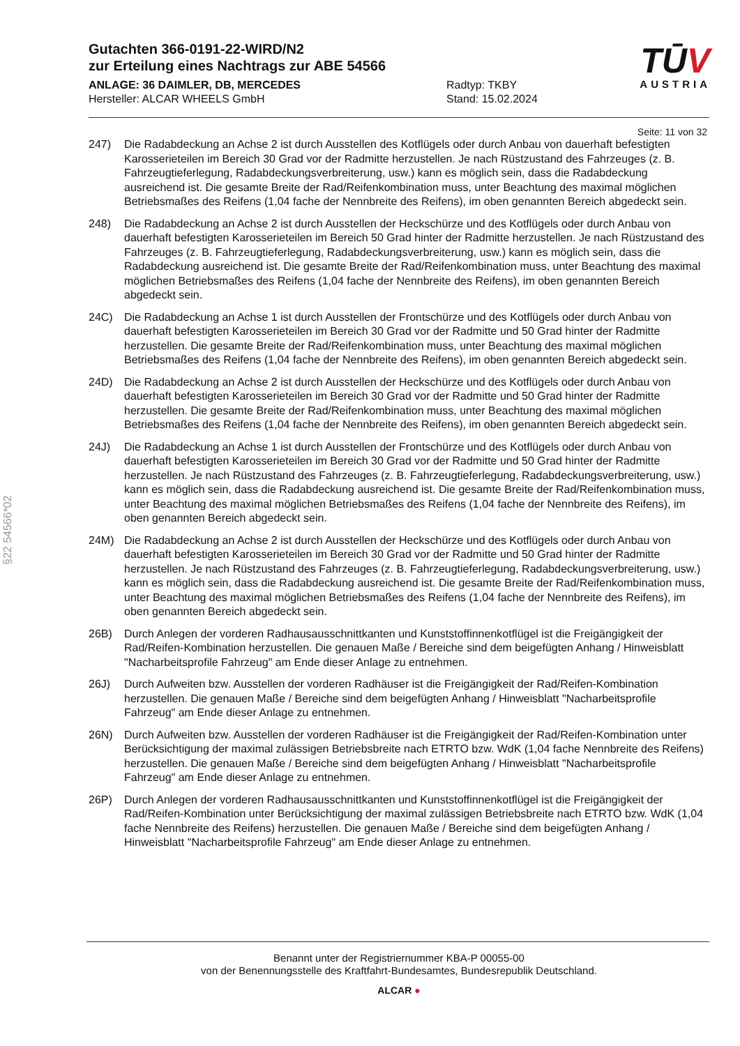Gutachten 366-0191-22-WIRD/N2
zur Erteilung eines Nachtrags zur ABE 54566
ANLAGE: 36 DAIMLER, DB, MERCEDES
Hersteller: ALCAR WHEELS GmbH
Radtyp: TKBY
Stand: 15.02.2024
TŪV
AUSTRIA
Seite: 11 von 32
§22 54566*02
247) Die Radabdeckung an Achse 2 ist durch Ausstellen des Kotflügels oder durch Anbau von dauerhaft befestigten Karosserieteilen im Bereich 30 Grad vor der Radmitte herzustellen. Je nach Rüstzustand des Fahrzeuges (z. B. Fahrzeugtieferlegung, Radabdeckungsverbreiterung, usw.) kann es möglich sein, dass die Radabdeckung ausreichend ist. Die gesamte Breite der Rad/Reifenkombination muss, unter Beachtung des maximal möglichen Betriebsmaßes des Reifens (1,04 fache der Nennbreite des Reifens), im oben genannten Bereich abgedeckt sein.
248) Die Radabdeckung an Achse 2 ist durch Ausstellen der Heckschürze und des Kotflügels oder durch Anbau von dauerhaft befestigten Karosserieteilen im Bereich 50 Grad hinter der Radmitte herzustellen. Je nach Rüstzustand des Fahrzeuges (z. B. Fahrzeugtieferlegung, Radabdeckungsverbreiterung, usw.) kann es möglich sein, dass die Radabdeckung ausreichend ist. Die gesamte Breite der Rad/Reifenkombination muss, unter Beachtung des maximal möglichen Betriebsmaßes des Reifens (1,04 fache der Nennbreite des Reifens), im oben genannten Bereich abgedeckt sein.
24C) Die Radabdeckung an Achse 1 ist durch Ausstellen der Frontschürze und des Kotflügels oder durch Anbau von dauerhaft befestigten Karosserieteilen im Bereich 30 Grad vor der Radmitte und 50 Grad hinter der Radmitte herzustellen. Die gesamte Breite der Rad/Reifenkombination muss, unter Beachtung des maximal möglichen Betriebsmaßes des Reifens (1,04 fache der Nennbreite des Reifens), im oben genannten Bereich abgedeckt sein.
24D) Die Radabdeckung an Achse 2 ist durch Ausstellen der Heckschürze und des Kotflügels oder durch Anbau von dauerhaft befestigten Karosserieteilen im Bereich 30 Grad vor der Radmitte und 50 Grad hinter der Radmitte herzustellen. Die gesamte Breite der Rad/Reifenkombination muss, unter Beachtung des maximal möglichen Betriebsmaßes des Reifens (1,04 fache der Nennbreite des Reifens), im oben genannten Bereich abgedeckt sein.
24J) Die Radabdeckung an Achse 1 ist durch Ausstellen der Frontschürze und des Kotflügels oder durch Anbau von dauerhaft befestigten Karosserieteilen im Bereich 30 Grad vor der Radmitte und 50 Grad hinter der Radmitte herzustellen. Je nach Rüstzustand des Fahrzeuges (z. B. Fahrzeugtieferlegung, Radabdeckungsverbreiterung, usw.) kann es möglich sein, dass die Radabdeckung ausreichend ist. Die gesamte Breite der Rad/Reifenkombination muss, unter Beachtung des maximal möglichen Betriebsmaßes des Reifens (1,04 fache der Nennbreite des Reifens), im oben genannten Bereich abgedeckt sein.
24M) Die Radabdeckung an Achse 2 ist durch Ausstellen der Heckschürze und des Kotflügels oder durch Anbau von dauerhaft befestigten Karosserieteilen im Bereich 30 Grad vor der Radmitte und 50 Grad hinter der Radmitte herzustellen. Je nach Rüstzustand des Fahrzeuges (z. B. Fahrzeugtieferlegung, Radabdeckungsverbreiterung, usw.) kann es möglich sein, dass die Radabdeckung ausreichend ist. Die gesamte Breite der Rad/Reifenkombination muss, unter Beachtung des maximal möglichen Betriebsmaßes des Reifens (1,04 fache der Nennbreite des Reifens), im oben genannten Bereich abgedeckt sein.
26B) Durch Anlegen der vorderen Radhausausschnittkanten und Kunststoffinnenkotflügel ist die Freigängigkeit der Rad/Reifen-Kombination herzustellen. Die genauen Maße / Bereiche sind dem beigefügten Anhang / Hinweisblatt "Nacharbeitsprofile Fahrzeug" am Ende dieser Anlage zu entnehmen.
26J) Durch Aufweiten bzw. Ausstellen der vorderen Radhäuser ist die Freigängigkeit der Rad/Reifen-Kombination herzustellen. Die genauen Maße / Bereiche sind dem beigefügten Anhang / Hinweisblatt "Nacharbeitsprofile Fahrzeug" am Ende dieser Anlage zu entnehmen.
26N) Durch Aufweiten bzw. Ausstellen der vorderen Radhäuser ist die Freigängigkeit der Rad/Reifen-Kombination unter Berücksichtigung der maximal zulässigen Betriebsbreite nach ETRTO bzw. WdK (1,04 fache Nennbreite des Reifens) herzustellen. Die genauen Maße / Bereiche sind dem beigefügten Anhang / Hinweisblatt "Nacharbeitsprofile Fahrzeug" am Ende dieser Anlage zu entnehmen.
26P) Durch Anlegen der vorderen Radhausausschnittkanten und Kunststoffinnenkotflügel ist die Freigängigkeit der Rad/Reifen-Kombination unter Berücksichtigung der maximal zulässigen Betriebsbreite nach ETRTO bzw. WdK (1,04 fache Nennbreite des Reifens) herzustellen. Die genauen Maße / Bereiche sind dem beigefügten Anhang / Hinweisblatt "Nacharbeitsprofile Fahrzeug" am Ende dieser Anlage zu entnehmen.
Benannt unter der Registriernummer KBA-P 00055-00
von der Benennungsstelle des Kraftfahrt-Bundesamtes, Bundesrepublik Deutschland.
ALCAR ●